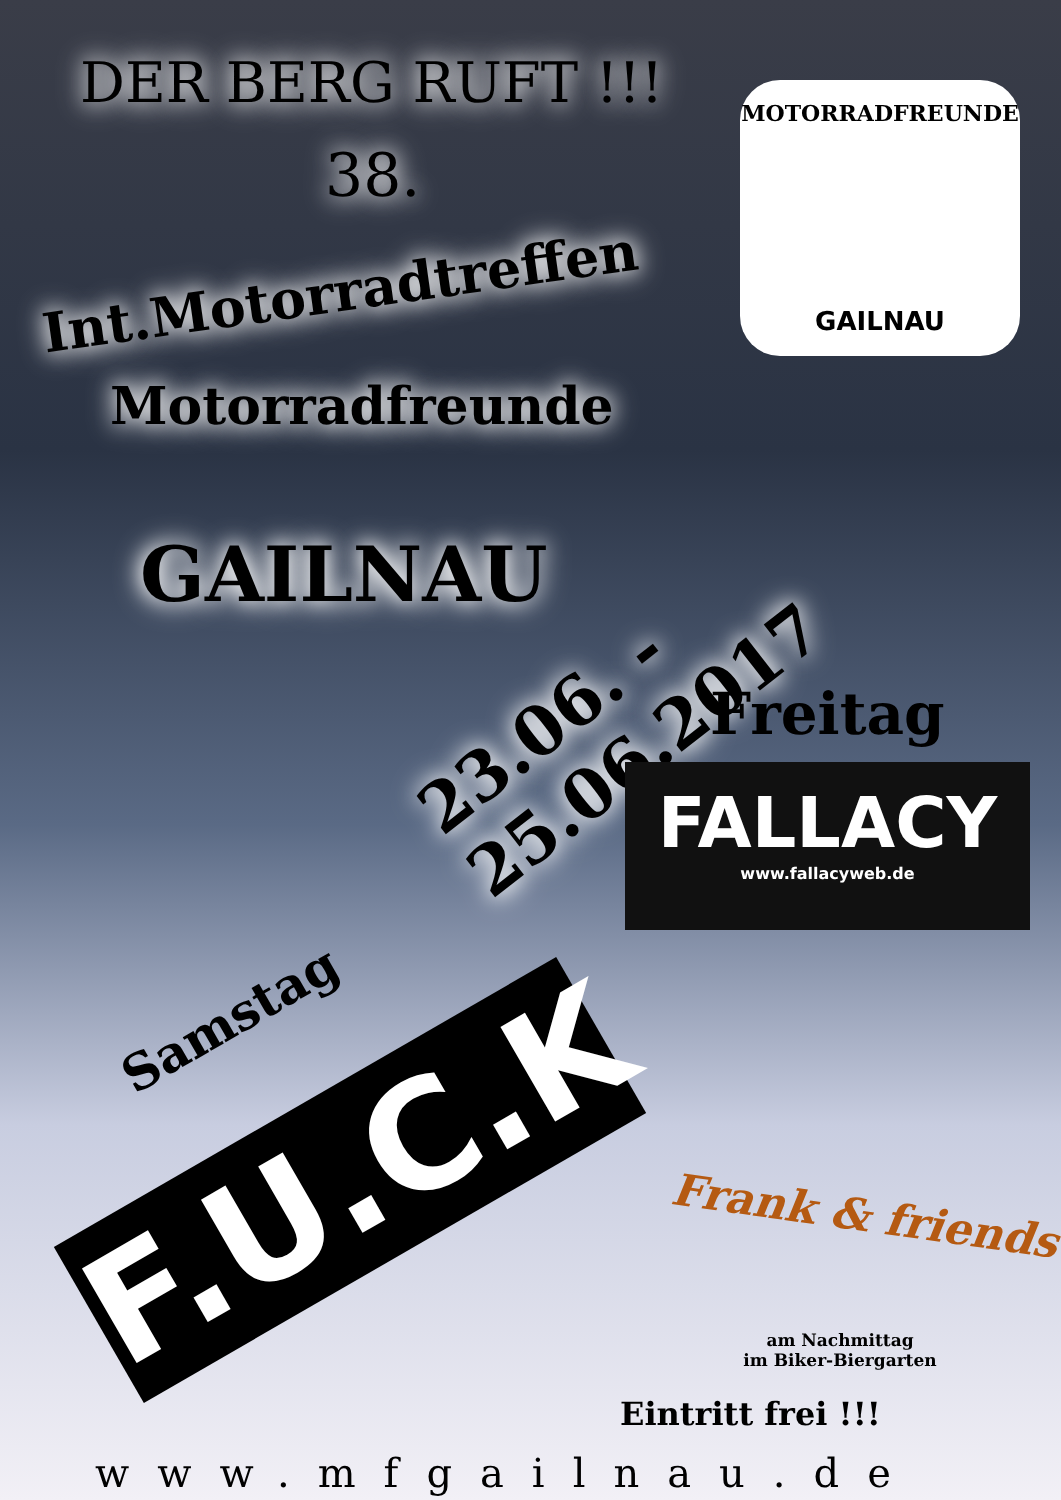DER BERG RUFT !!!
38.
Int.Motorradtreffen
Motorradfreunde
MOTORRADFREUNDE
GAILNAU
GAILNAU 23.06. - 25.06.2017
Freitag
FALLACY
www.fallacyweb.de
Samstag
F.U.C.K
Frank & friends
am Nachmittag
im Biker-Biergarten
Eintritt frei !!!
www.mfgailnau.de